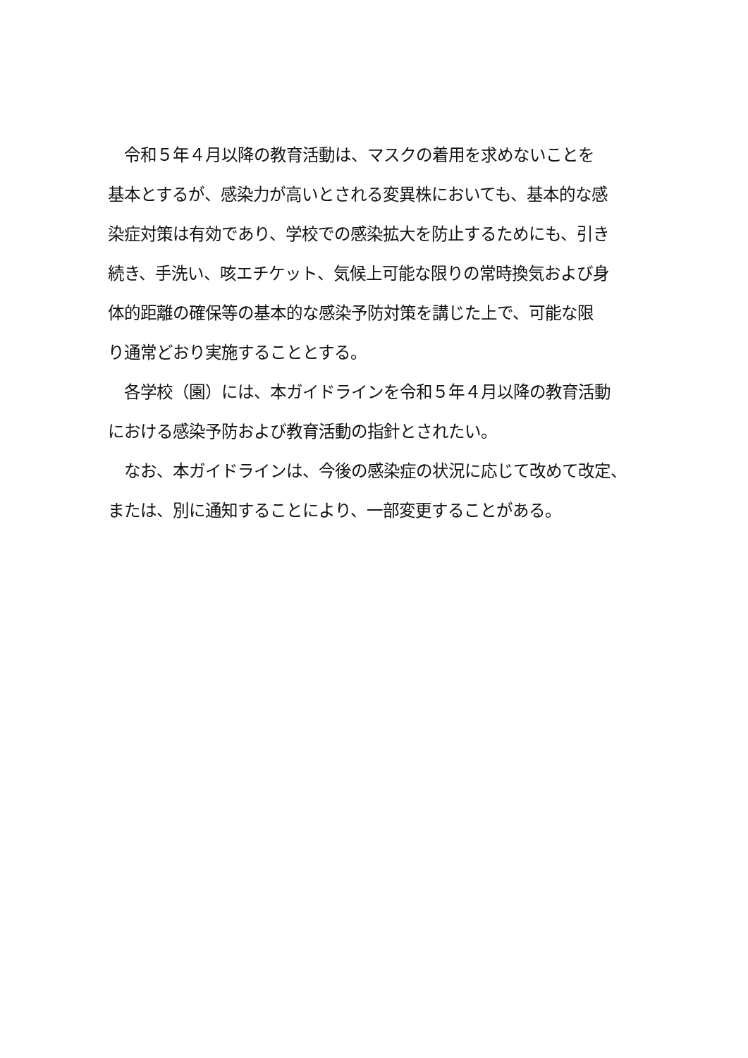令和５年４月以降の教育活動は、マスクの着用を求めないことを
基本とするが、感染力が高いとされる変異株においても、基本的な感
染症対策は有効であり、学校での感染拡大を防止するためにも、引き
続き、手洗い、咳エチケット、気候上可能な限りの常時換気および身
体的距離の確保等の基本的な感染予防対策を講じた上で、可能な限
り通常どおり実施することとする。
　各学校（園）には、本ガイドラインを令和５年４月以降の教育活動
における感染予防および教育活動の指針とされたい。
　なお、本ガイドラインは、今後の感染症の状況に応じて改めて改定、
または、別に通知することにより、一部変更することがある。